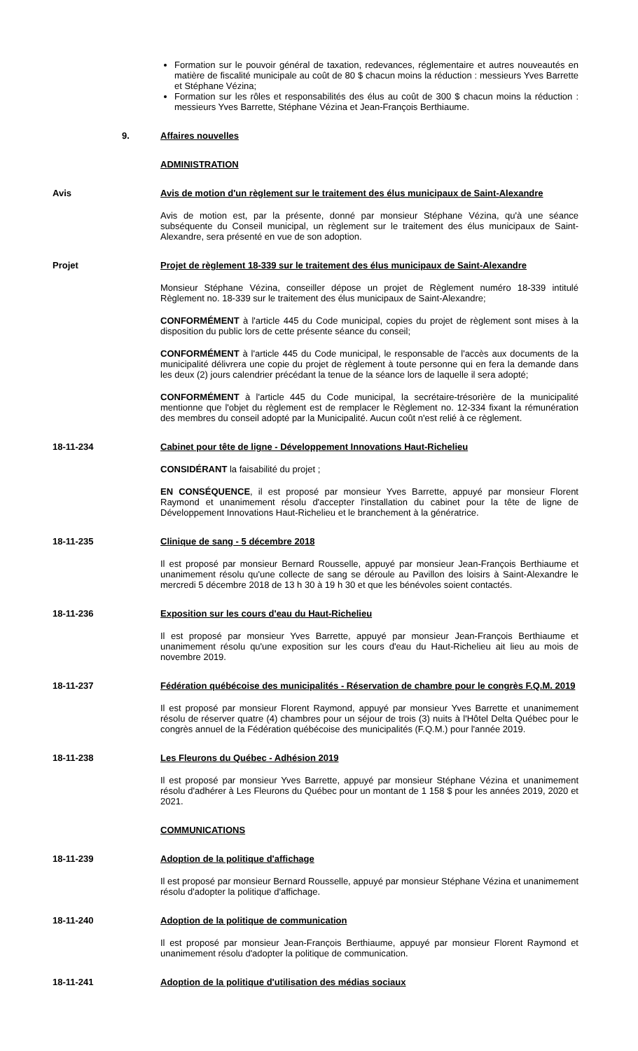Formation sur le pouvoir général de taxation, redevances, réglementaire et autres nouveautés en matière de fiscalité municipale au coût de 80 $ chacun moins la réduction : messieurs Yves Barrette et Stéphane Vézina;
Formation sur les rôles et responsabilités des élus au coût de 300 $ chacun moins la réduction : messieurs Yves Barrette, Stéphane Vézina et Jean-François Berthiaume.
9. Affaires nouvelles
ADMINISTRATION
Avis Avis de motion d'un règlement sur le traitement des élus municipaux de Saint-Alexandre
Avis de motion est, par la présente, donné par monsieur Stéphane Vézina, qu'à une séance subséquente du Conseil municipal, un règlement sur le traitement des élus municipaux de Saint-Alexandre, sera présenté en vue de son adoption.
Projet Projet de règlement 18-339 sur le traitement des élus municipaux de Saint-Alexandre
Monsieur Stéphane Vézina, conseiller dépose un projet de Règlement numéro 18-339 intitulé Règlement no. 18-339 sur le traitement des élus municipaux de Saint-Alexandre;
CONFORMÉMENT à l'article 445 du Code municipal, copies du projet de règlement sont mises à la disposition du public lors de cette présente séance du conseil;
CONFORMÉMENT à l'article 445 du Code municipal, le responsable de l'accès aux documents de la municipalité délivrera une copie du projet de règlement à toute personne qui en fera la demande dans les deux (2) jours calendrier précédant la tenue de la séance lors de laquelle il sera adopté;
CONFORMÉMENT à l'article 445 du Code municipal, la secrétaire-trésorière de la municipalité mentionne que l'objet du règlement est de remplacer le Règlement no. 12-334 fixant la rémunération des membres du conseil adopté par la Municipalité. Aucun coût n'est relié à ce règlement.
18-11-234 Cabinet pour tête de ligne - Développement Innovations Haut-Richelieu
CONSIDÉRANT la faisabilité du projet ;
EN CONSÉQUENCE, il est proposé par monsieur Yves Barrette, appuyé par monsieur Florent Raymond et unanimement résolu d'accepter l'installation du cabinet pour la tête de ligne de Développement Innovations Haut-Richelieu et le branchement à la génératrice.
18-11-235 Clinique de sang - 5 décembre 2018
Il est proposé par monsieur Bernard Rousselle, appuyé par monsieur Jean-François Berthiaume et unanimement résolu qu'une collecte de sang se déroule au Pavillon des loisirs à Saint-Alexandre le mercredi 5 décembre 2018 de 13 h 30 à 19 h 30 et que les bénévoles soient contactés.
18-11-236 Exposition sur les cours d'eau du Haut-Richelieu
Il est proposé par monsieur Yves Barrette, appuyé par monsieur Jean-François Berthiaume et unanimement résolu qu'une exposition sur les cours d'eau du Haut-Richelieu ait lieu au mois de novembre 2019.
18-11-237 Fédération québécoise des municipalités - Réservation de chambre pour le congrès F.Q.M. 2019
Il est proposé par monsieur Florent Raymond, appuyé par monsieur Yves Barrette et unanimement résolu de réserver quatre (4) chambres pour un séjour de trois (3) nuits à l'Hôtel Delta Québec pour le congrès annuel de la Fédération québécoise des municipalités (F.Q.M.) pour l'année 2019.
18-11-238 Les Fleurons du Québec - Adhésion 2019
Il est proposé par monsieur Yves Barrette, appuyé par monsieur Stéphane Vézina et unanimement résolu d'adhérer à Les Fleurons du Québec pour un montant de 1 158 $ pour les années 2019, 2020 et 2021.
COMMUNICATIONS
18-11-239 Adoption de la politique d'affichage
Il est proposé par monsieur Bernard Rousselle, appuyé par monsieur Stéphane Vézina et unanimement résolu d'adopter la politique d'affichage.
18-11-240 Adoption de la politique de communication
Il est proposé par monsieur Jean-François Berthiaume, appuyé par monsieur Florent Raymond et unanimement résolu d'adopter la politique de communication.
18-11-241 Adoption de la politique d'utilisation des médias sociaux